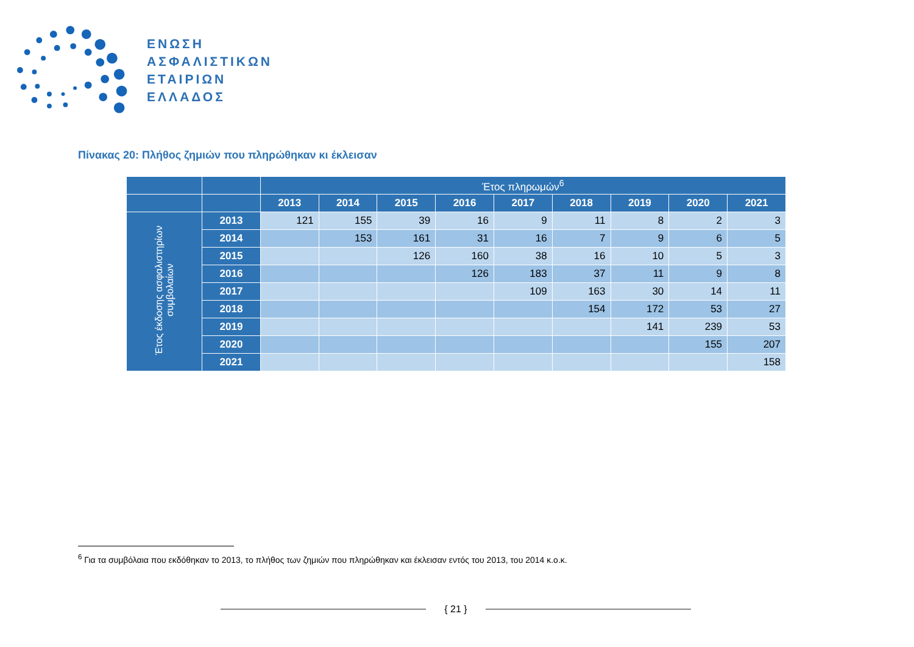ΕΝΩΣΗ
ΑΣΦΑΛΙΣΤΙΚΩΝ
ΕΤΑΙΡΙΩΝ
ΕΛΛΑΔΟΣ
Πίνακας 20: Πλήθος ζημιών που πληρώθηκαν κι έκλεισαν
| | | Έτος πληρωμών<sup>6</sup> | | | | | | | | |
| --- | --- | --- | --- | --- | --- | --- | --- | --- | --- | --- |
| | | 2013 | 2014 | 2015 | 2016 | 2017 | 2018 | 2019 | 2020 | 2021 |
| Έτος έκδοσης ασφαλιστηρίων συμβολαίων | 2013 | 121 | 155 | 39 | 16 | 9 | 11 | 8 | 2 | 3 |
| | 2014 | | 153 | 161 | 31 | 16 | 7 | 9 | 6 | 5 |
| | 2015 | | | 126 | 160 | 38 | 16 | 10 | 5 | 3 |
| | 2016 | | | | 126 | 183 | 37 | 11 | 9 | 8 |
| | 2017 | | | | | 109 | 163 | 30 | 14 | 11 |
| | 2018 | | | | | | 154 | 172 | 53 | 27 |
| | 2019 | | | | | | | 141 | 239 | 53 |
| | 2020 | | | | | | | | 155 | 207 |
| | 2021 | | | | | | | | | 158 |
<sup>6</sup> Για τα συμβόλαια που εκδόθηκαν το 2013, το πλήθος των ζημιών που πληρώθηκαν και έκλεισαν εντός του 2013, του 2014 κ.ο.κ.
{ 21 }